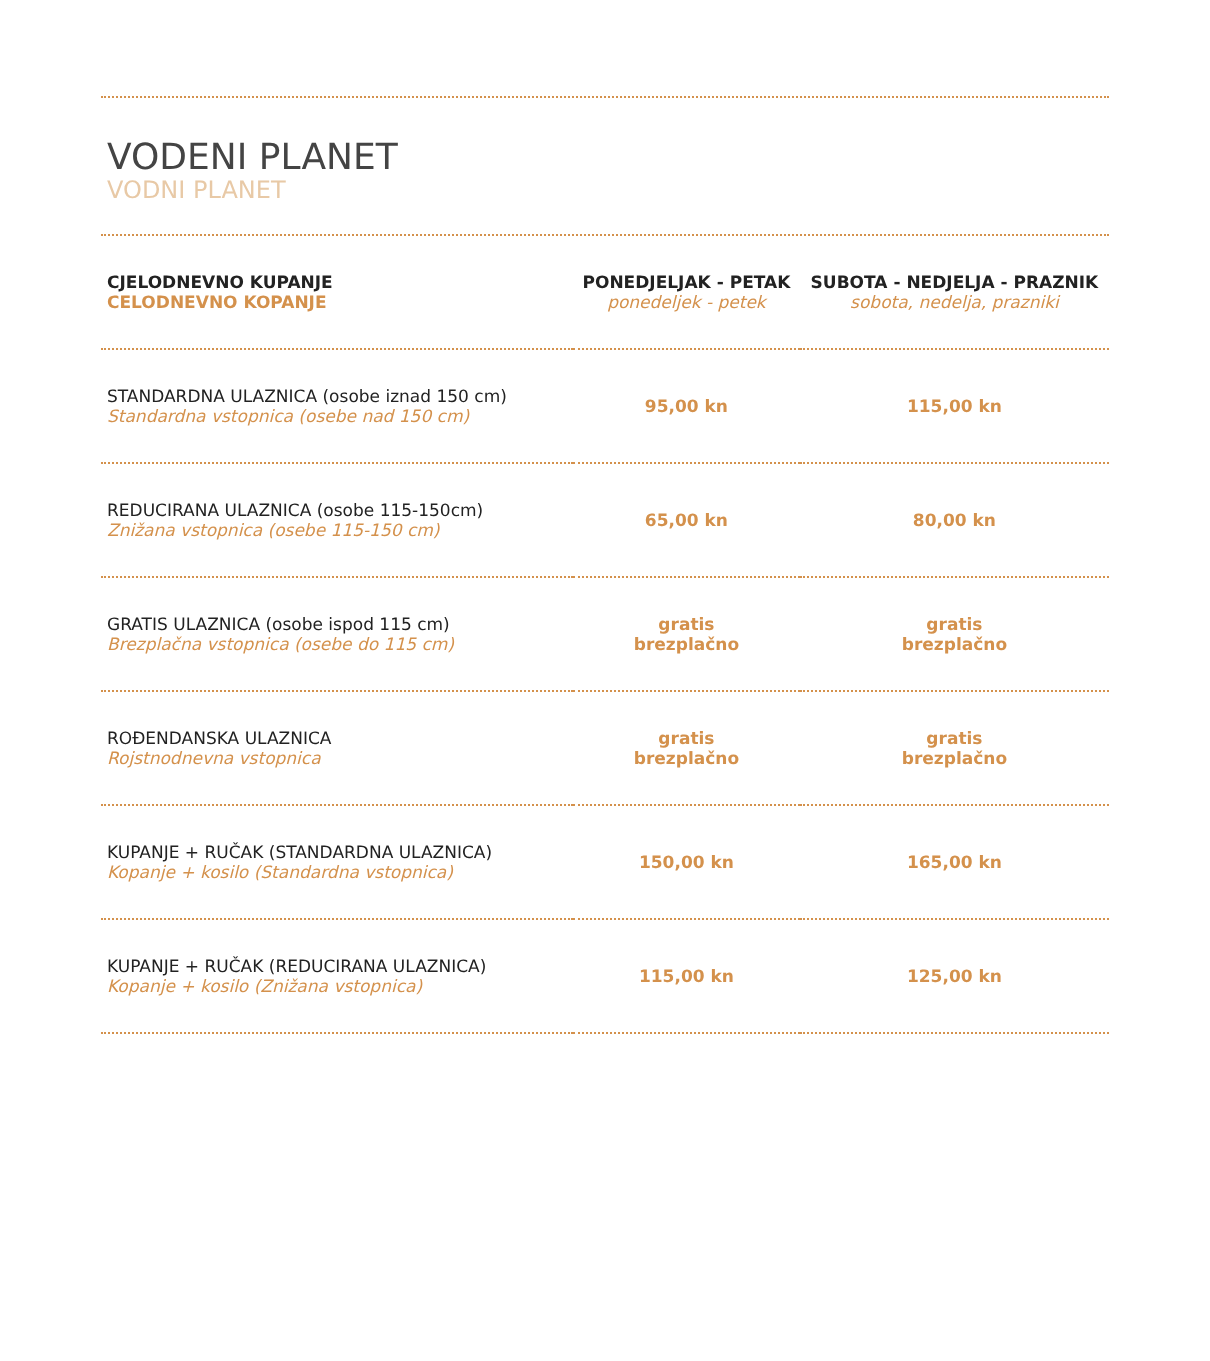VODENI PLANET
VODNI PLANET
| CJELODNEVNO KUPANJE CELODNEVNO KOPANJE | PONEDJELJAK - PETAK ponedeljek - petek | SUBOTA - NEDJELJA - PRAZNIK sobota, nedelja, prazniki |
| --- | --- | --- |
| STANDARDNA ULAZNICA (osobe iznad 150 cm) Standardna vstopnica (osebe nad 150 cm) | 95,00 kn | 115,00 kn |
| REDUCIRANA ULAZNICA (osobe 115-150cm) Znižana vstopnica (osebe 115-150 cm) | 65,00 kn | 80,00 kn |
| GRATIS ULAZNICA (osobe ispod 115 cm) Brezplačna vstopnica (osebe do 115 cm) | gratis brezplačno | gratis brezplačno |
| ROĐENDANSKA ULAZNICA Rojstnodnevna vstopnica | gratis brezplačno | gratis brezplačno |
| KUPANJE + RUČAK (STANDARDNA ULAZNICA) Kopanje + kosilo (Standardna vstopnica) | 150,00 kn | 165,00 kn |
| KUPANJE + RUČAK (REDUCIRANA ULAZNICA) Kopanje + kosilo (Znižana vstopnica) | 115,00 kn | 125,00 kn |